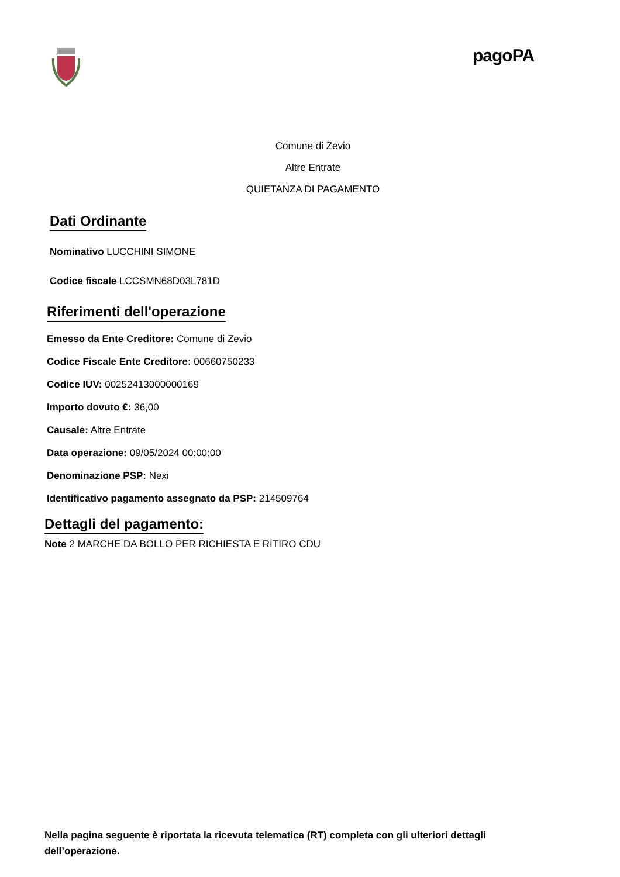pagoPA
Comune di Zevio
Altre Entrate
QUIETANZA DI PAGAMENTO
Dati Ordinante
Nominativo LUCCHINI SIMONE
Codice fiscale LCCSMN68D03L781D
Riferimenti dell'operazione
Emesso da Ente Creditore: Comune di Zevio
Codice Fiscale Ente Creditore: 00660750233
Codice IUV: 002524130000001​69
Importo dovuto €: 36,00
Causale: Altre Entrate
Data operazione: 09/05/2024 00:00:00
Denominazione PSP: Nexi
Identificativo pagamento assegnato da PSP: 214509764
Dettagli del pagamento:
Note 2 MARCHE DA BOLLO PER RICHIESTA E RITIRO CDU
Nella pagina seguente è riportata la ricevuta telematica (RT) completa con gli ulteriori dettagli dell’operazione.